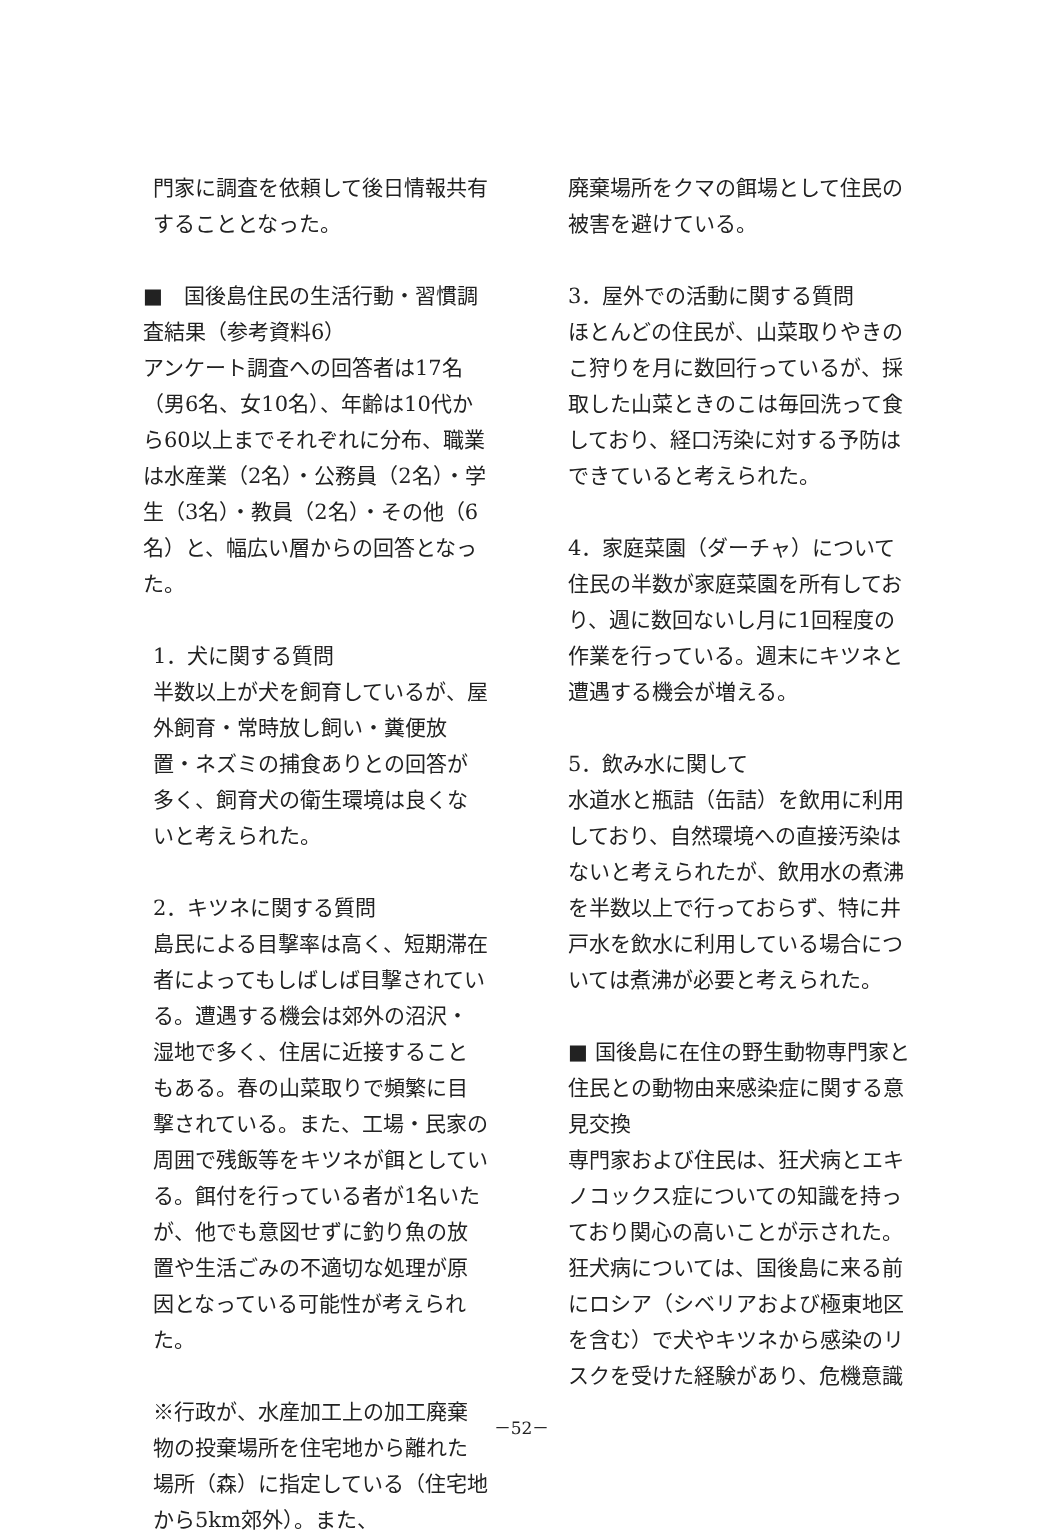門家に調査を依頼して後日情報共有することとなった。
■　国後島住民の生活行動・習慣調査結果（参考資料6）
アンケート調査への回答者は17名（男6名、女10名）、年齢は10代から60以上までそれぞれに分布、職業は水産業（2名）・公務員（2名）・学生（3名）・教員（2名）・その他（6名）と、幅広い層からの回答となった。
1．犬に関する質問
半数以上が犬を飼育しているが、屋外飼育・常時放し飼い・糞便放置・ネズミの捕食ありとの回答が多く、飼育犬の衛生環境は良くないと考えられた。
2．キツネに関する質問
島民による目撃率は高く、短期滞在者によってもしばしば目撃されている。遭遇する機会は郊外の沼沢・湿地で多く、住居に近接することもある。春の山菜取りで頻繁に目撃されている。また、工場・民家の周囲で残飯等をキツネが餌としている。餌付を行っている者が1名いたが、他でも意図せずに釣り魚の放置や生活ごみの不適切な処理が原因となっている可能性が考えられた。
※行政が、水産加工上の加工廃棄物の投棄場所を住宅地から離れた場所（森）に指定している（住宅地から5km郊外）。また、
廃棄場所をクマの餌場として住民の被害を避けている。
3．屋外での活動に関する質問
ほとんどの住民が、山菜取りやきのこ狩りを月に数回行っているが、採取した山菜ときのこは毎回洗って食しており、経口汚染に対する予防はできていると考えられた。
4．家庭菜園（ダーチャ）について
住民の半数が家庭菜園を所有しており、週に数回ないし月に1回程度の作業を行っている。週末にキツネと遭遇する機会が増える。
5．飲み水に関して
水道水と瓶詰（缶詰）を飲用に利用しており、自然環境への直接汚染はないと考えられたが、飲用水の煮沸を半数以上で行っておらず、特に井戸水を飲水に利用している場合については煮沸が必要と考えられた。
■ 国後島に在住の野生動物専門家と住民との動物由来感染症に関する意見交換
専門家および住民は、狂犬病とエキノコックス症についての知識を持っており関心の高いことが示された。狂犬病については、国後島に来る前にロシア（シベリアおよび極東地区を含む）で犬やキツネから感染のリスクを受けた経験があり、危機意識
－52－